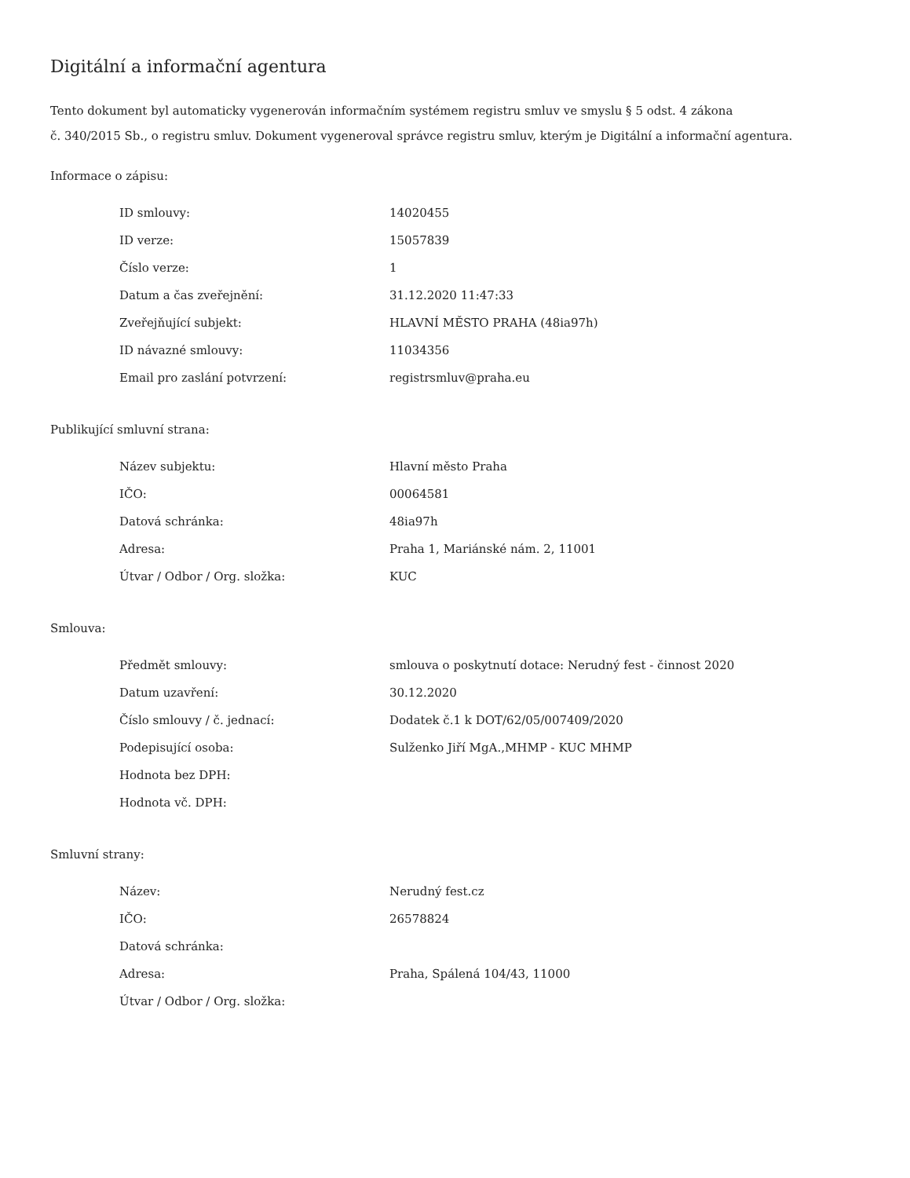Digitální a informační agentura
Tento dokument byl automaticky vygenerován informačním systémem registru smluv ve smyslu § 5 odst. 4 zákona
č. 340/2015 Sb., o registru smluv. Dokument vygeneroval správce registru smluv, kterým je Digitální a informační agentura.
Informace o zápisu:
| ID smlouvy: | 14020455 |
| ID verze: | 15057839 |
| Číslo verze: | 1 |
| Datum a čas zveřejnění: | 31.12.2020 11:47:33 |
| Zveřejňující subjekt: | HLAVNÍ MĚSTO PRAHA (48ia97h) |
| ID návazné smlouvy: | 11034356 |
| Email pro zaslání potvrzení: | registrsmluv@praha.eu |
Publikující smluvní strana:
| Název subjektu: | Hlavní město Praha |
| IČO: | 00064581 |
| Datová schránka: | 48ia97h |
| Adresa: | Praha 1, Mariánské nám. 2, 11001 |
| Útvar / Odbor / Org. složka: | KUC |
Smlouva:
| Předmět smlouvy: | smlouva o poskytnutí dotace: Nerudný fest - činnost 2020 |
| Datum uzavření: | 30.12.2020 |
| Číslo smlouvy / č. jednací: | Dodatek č.1 k DOT/62/05/007409/2020 |
| Podepisující osoba: | Sulženko Jiří MgA.,MHMP - KUC MHMP |
| Hodnota bez DPH: | |
| Hodnota vč. DPH: | |
Smluvní strany:
| Název: | Nerudný fest.cz |
| IČO: | 26578824 |
| Datová schránka: | |
| Adresa: | Praha, Spálená 104/43, 11000 |
| Útvar / Odbor / Org. složka: | |